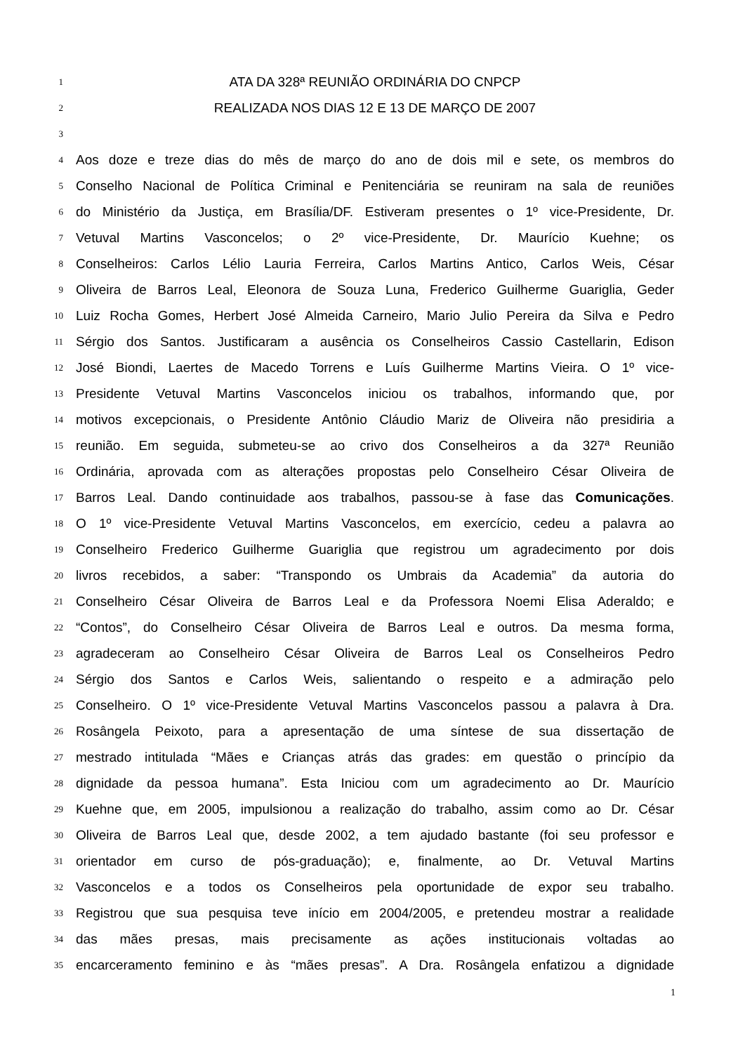1 ATA DA 328ª REUNIÃO ORDINÁRIA DO CNPCP
2 REALIZADA NOS DIAS 12 E 13 DE MARÇO DE 2007
3
4 Aos doze e treze dias do mês de março do ano de dois mil e sete, os membros do
5 Conselho Nacional de Política Criminal e Penitenciária se reuniram na sala de reuniões
6 do Ministério da Justiça, em Brasília/DF. Estiveram presentes o 1º vice-Presidente, Dr.
7 Vetuval Martins Vasconcelos; o 2º vice-Presidente, Dr. Maurício Kuehne; os
8 Conselheiros: Carlos Lélio Lauria Ferreira, Carlos Martins Antico, Carlos Weis, César
9 Oliveira de Barros Leal, Eleonora de Souza Luna, Frederico Guilherme Guariglia, Geder
10 Luiz Rocha Gomes, Herbert José Almeida Carneiro, Mario Julio Pereira da Silva e Pedro
11 Sérgio dos Santos. Justificaram a ausência os Conselheiros Cassio Castellarin, Edison
12 José Biondi, Laertes de Macedo Torrens e Luís Guilherme Martins Vieira. O 1º vice-
13 Presidente Vetuval Martins Vasconcelos iniciou os trabalhos, informando que, por
14 motivos excepcionais, o Presidente Antônio Cláudio Mariz de Oliveira não presidiria a
15 reunião. Em seguida, submeteu-se ao crivo dos Conselheiros a da 327ª Reunião
16 Ordinária, aprovada com as alterações propostas pelo Conselheiro César Oliveira de
17 Barros Leal. Dando continuidade aos trabalhos, passou-se à fase das Comunicações.
18 O 1º vice-Presidente Vetuval Martins Vasconcelos, em exercício, cedeu a palavra ao
19 Conselheiro Frederico Guilherme Guariglia que registrou um agradecimento por dois
20 livros recebidos, a saber: “Transpondo os Umbrais da Academia” da autoria do
21 Conselheiro César Oliveira de Barros Leal e da Professora Noemi Elisa Aderaldo; e
22 “Contos”, do Conselheiro César Oliveira de Barros Leal e outros. Da mesma forma,
23 agradeceram ao Conselheiro César Oliveira de Barros Leal os Conselheiros Pedro
24 Sérgio dos Santos e Carlos Weis, salientando o respeito e a admiração pelo
25 Conselheiro. O 1º vice-Presidente Vetuval Martins Vasconcelos passou a palavra à Dra.
26 Rosângela Peixoto, para a apresentação de uma síntese de sua dissertação de
27 mestrado intitulada “Mães e Crianças atrás das grades: em questão o princípio da
28 dignidade da pessoa humana”. Esta Iniciou com um agradecimento ao Dr. Maurício
29 Kuehne que, em 2005, impulsionou a realização do trabalho, assim como ao Dr. César
30 Oliveira de Barros Leal que, desde 2002, a tem ajudado bastante (foi seu professor e
31 orientador em curso de pós-graduação); e, finalmente, ao Dr. Vetuval Martins
32 Vasconcelos e a todos os Conselheiros pela oportunidade de expor seu trabalho.
33 Registrou que sua pesquisa teve início em 2004/2005, e pretendeu mostrar a realidade
34 das mães presas, mais precisamente as ações institucionais voltadas ao
35 encarceramento feminino e às “mães presas”. A Dra. Rosângela enfatizou a dignidade
1